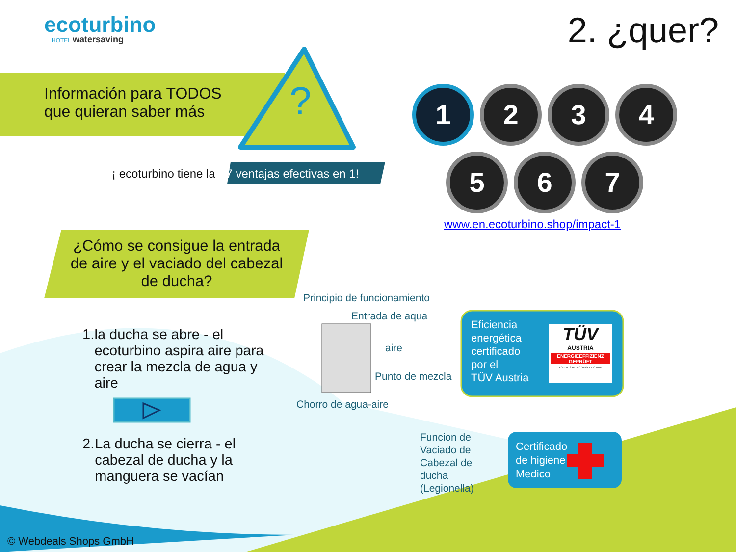ecoturbino HOTEL watersaving 2. ¿quer?
Información para TODOS
que quieran saber más
?
¡ ecoturbino tiene la 7 ventajas efectivas en 1!
1234
5 6 7
www.en.ecoturbino.shop/impact-1
¿Cómo se consigue la entrada de aire y el vaciado del cabezal de ducha?
1. la ducha se abre - el ecoturbino aspira aire para crear la mezcla de agua y aire
2. La ducha se cierra - el cabezal de ducha y la manguera se vacían
Principio de funcionamiento
Entrada de aqua
aire
Punto de mezcla
Chorro de agua-aire
Funcion de
Vaciado de
Cabezal de
ducha
(Legionella)
Eficiencia
energética
certificado
por el
TÜV Austria
TÜV
AUSTRIA
ENERGIEEFFIZIENZ GEPRÜFT
TÜV AUSTRIA CONSULT GMBH
Certificado
de higiene
Medico
© Webdeals Shops GmbH